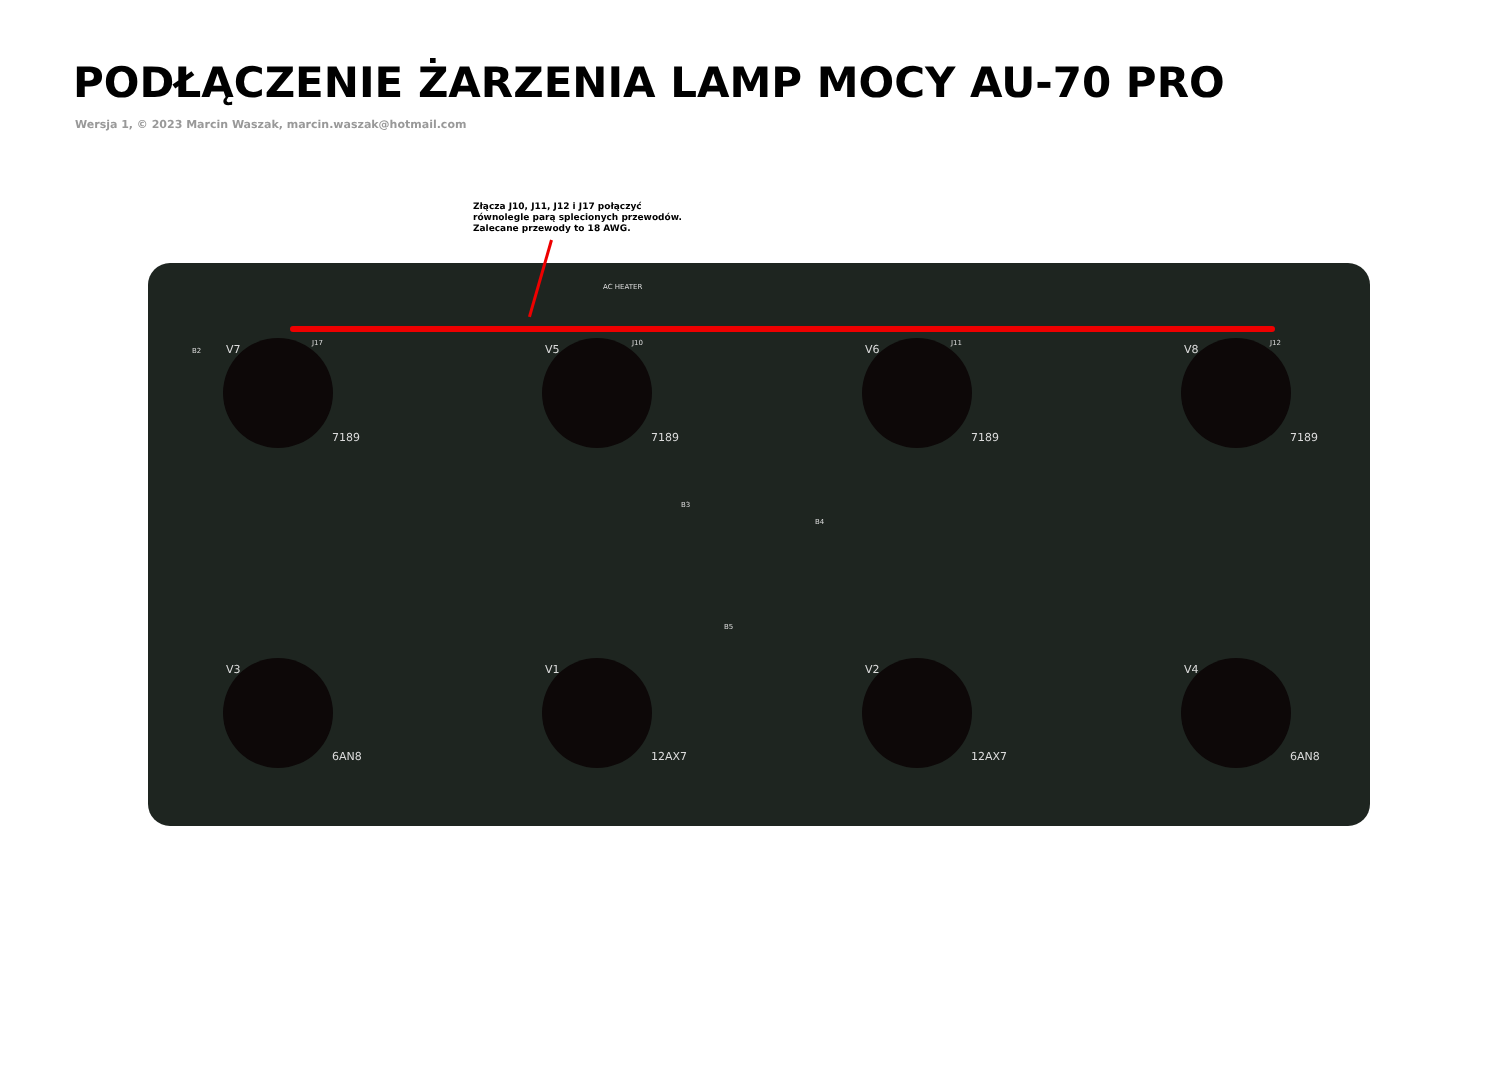PODŁĄCZENIE ŻARZENIA LAMP MOCY AU-70 PRO
Wersja 1, © 2023 Marcin Waszak, marcin.waszak@hotmail.com
Złącza J10, J11, J12 i J17 połączyć
równolegle parą splecionych przewodów.
Zalecane przewody to 18 AWG.
AC HEATER
V7 V5 V6 V8
7189 7189 7189 7189
V3 V1 V2 V4
6AN8 12AX7 12AX7 6AN8
J17 J10 J11 J12
B2
B3
B4
B5